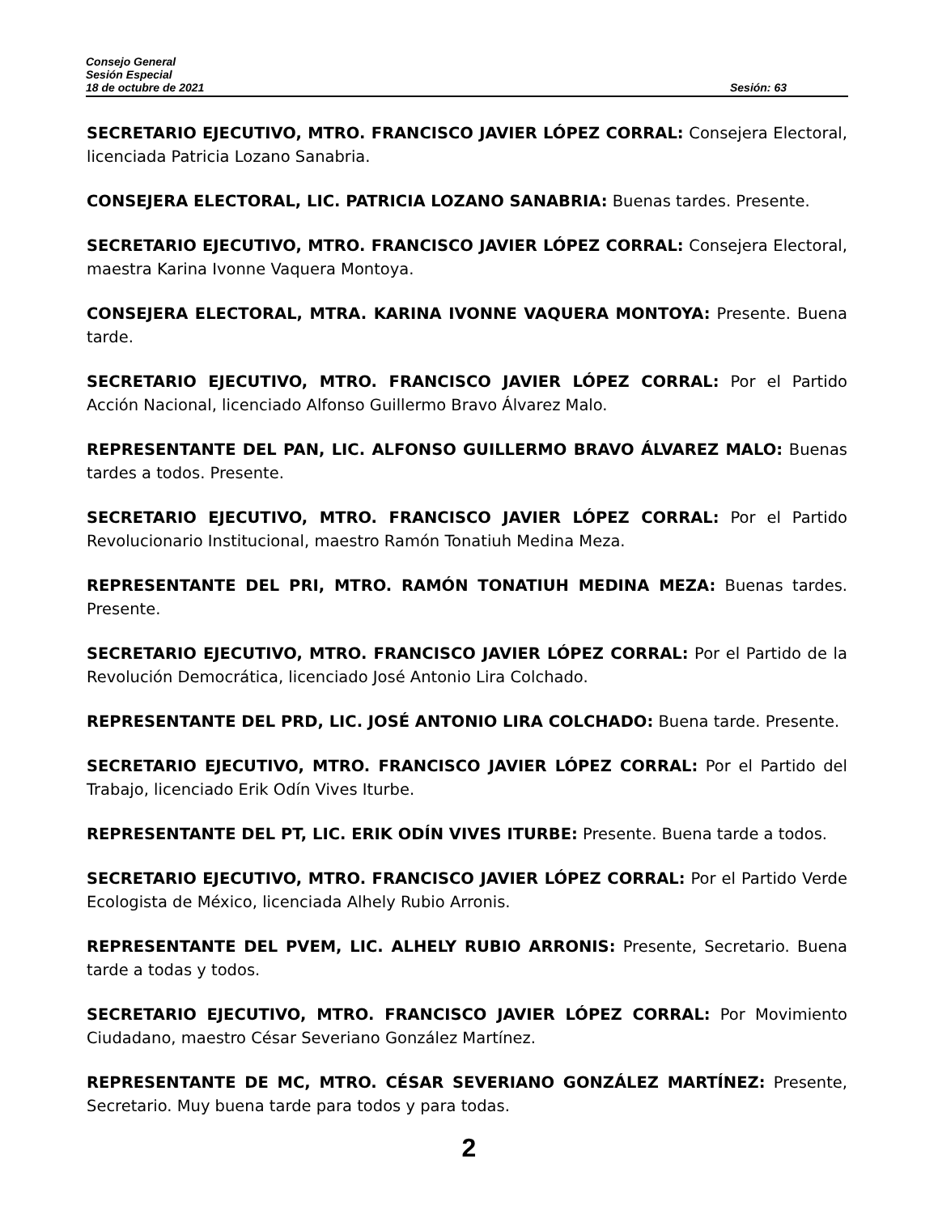Consejo General
Sesión Especial
18 de octubre de 2021 Sesión: 63
SECRETARIO EJECUTIVO, MTRO. FRANCISCO JAVIER LÓPEZ CORRAL: Consejera Electoral, licenciada Patricia Lozano Sanabria.
CONSEJERA ELECTORAL, LIC. PATRICIA LOZANO SANABRIA: Buenas tardes. Presente.
SECRETARIO EJECUTIVO, MTRO. FRANCISCO JAVIER LÓPEZ CORRAL: Consejera Electoral, maestra Karina Ivonne Vaquera Montoya.
CONSEJERA ELECTORAL, MTRA. KARINA IVONNE VAQUERA MONTOYA: Presente. Buena tarde.
SECRETARIO EJECUTIVO, MTRO. FRANCISCO JAVIER LÓPEZ CORRAL: Por el Partido Acción Nacional, licenciado Alfonso Guillermo Bravo Álvarez Malo.
REPRESENTANTE DEL PAN, LIC. ALFONSO GUILLERMO BRAVO ÁLVAREZ MALO: Buenas tardes a todos. Presente.
SECRETARIO EJECUTIVO, MTRO. FRANCISCO JAVIER LÓPEZ CORRAL: Por el Partido Revolucionario Institucional, maestro Ramón Tonatiuh Medina Meza.
REPRESENTANTE DEL PRI, MTRO. RAMÓN TONATIUH MEDINA MEZA: Buenas tardes. Presente.
SECRETARIO EJECUTIVO, MTRO. FRANCISCO JAVIER LÓPEZ CORRAL: Por el Partido de la Revolución Democrática, licenciado José Antonio Lira Colchado.
REPRESENTANTE DEL PRD, LIC. JOSÉ ANTONIO LIRA COLCHADO: Buena tarde. Presente.
SECRETARIO EJECUTIVO, MTRO. FRANCISCO JAVIER LÓPEZ CORRAL: Por el Partido del Trabajo, licenciado Erik Odín Vives Iturbe.
REPRESENTANTE DEL PT, LIC. ERIK ODÍN VIVES ITURBE: Presente. Buena tarde a todos.
SECRETARIO EJECUTIVO, MTRO. FRANCISCO JAVIER LÓPEZ CORRAL: Por el Partido Verde Ecologista de México, licenciada Alhely Rubio Arronis.
REPRESENTANTE DEL PVEM, LIC. ALHELY RUBIO ARRONIS: Presente, Secretario. Buena tarde a todas y todos.
SECRETARIO EJECUTIVO, MTRO. FRANCISCO JAVIER LÓPEZ CORRAL: Por Movimiento Ciudadano, maestro César Severiano González Martínez.
REPRESENTANTE DE MC, MTRO. CÉSAR SEVERIANO GONZÁLEZ MARTÍNEZ: Presente, Secretario. Muy buena tarde para todos y para todas.
2